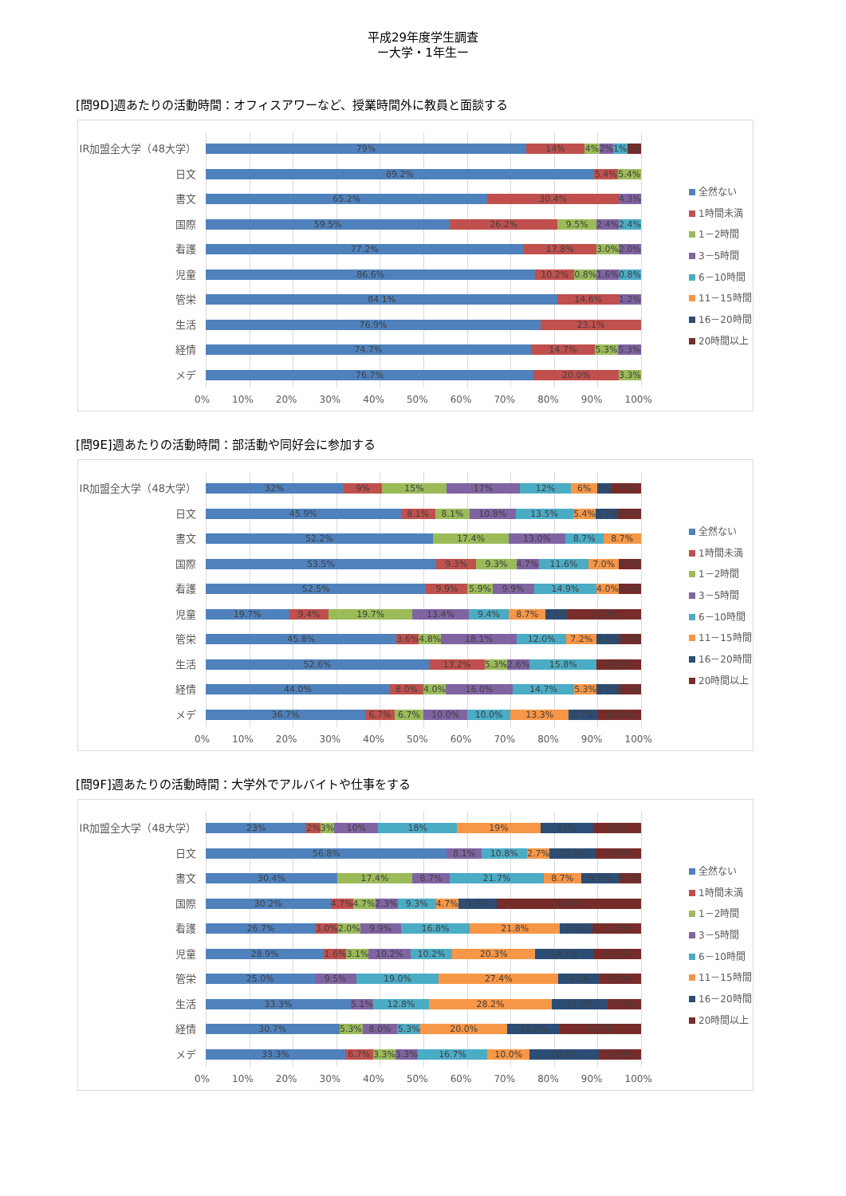平成29年度学生調査
ー大学・1年生ー
[問9D]週あたりの活動時間：オフィスアワーなど、授業時間外に教員と面談する
IR加盟全大学（48大学）
日文
書文
国際
看護
児童
管栄
生活
経情
メデ
79% 14% 4% 2% 1% 1%
89.2% 5.4% 5.4%
65.2% 30.4% 4.3%
59.5% 26.2% 9.5% 2.4% 2.4%
77.2% 17.8% 3.0% 2.0%
86.6% 10.2% 0.8% 1.6% 0.8%
84.1% 14.6% 1.2%
76.9% 23.1%
74.7% 14.7% 5.3% 5.3%
76.7% 20.0% 3.3%
0% 10% 20% 30% 40% 50% 60% 70% 80% 90% 100%
全然ない
1時間未満
1－2時間
3－5時間
6－10時間
11－15時間
16－20時間
20時間以上
[問9E]週あたりの活動時間：部活動や同好会に参加する
IR加盟全大学（48大学）
日文
書文
国際
看護
児童
管栄
生活
経情
メデ
32% 9% 15% 17% 12% 6% 3% 7%
45.9% 8.1% 8.1% 10.8% 13.5% 5.4% 2.7% 5.4%
52.2% 17.4% 13.0% 8.7% 8.7%
53.5% 9.3% 9.3% 4.7% 11.6% 7.0% 4.7%
52.5% 9.9% 5.9% 9.9% 14.9% 4.0% 3.0%
19.7% 9.4% 19.7% 13.4% 9.4% 8.7% 2.4% 17.3%
45.8% 3.6% 4.8% 18.1% 12.0% 7.2% 3.6% 4.8%
52.6% 13.2% 5.3% 2.6% 15.8% 10.5%
44.0% 8.0% 4.0% 16.0% 14.7% 5.3% 2.7% 5.3%
36.7% 6.7% 6.7% 10.0% 10.0% 13.3% 6.7% 10.0%
0% 10% 20% 30% 40% 50% 60% 70% 80% 90% 100%
全然ない
1時間未満
1－2時間
3－5時間
6－10時間
11－15時間
16－20時間
20時間以上
[問9F]週あたりの活動時間：大学外でアルバイトや仕事をする
IR加盟全大学（48大学）
日文
書文
国際
看護
児童
管栄
生活
経情
メデ
23% 2% 3% 10% 18% 19% 12% 11%
56.8% 8.1% 10.8% 2.7% 10.8% 10.8%
30.4% 17.4% 8.7% 21.7% 8.7% 8.7% 4.3%
30.2% 4.7% 4.7% 2.3% 9.3% 4.7% 9.3% 34.9%
26.7% 3.0% 2.0% 9.9% 16.8% 21.8% 7.9% 11.9%
28.9% 1.6% 3.1% 10.2% 10.2% 20.3% 14.1% 11.7%
25.0% 9.5% 19.0% 27.4% 9.5% 9.5%
33.3% 5.1% 12.8% 28.2% 12.8% 7.7%
30.7% 5.3% 8.0% 5.3% 20.0% 12.0% 18.7%
33.3% 6.7% 3.3% 3.3% 16.7% 10.0% 16.7% 10.0%
0% 10% 20% 30% 40% 50% 60% 70% 80% 90% 100%
全然ない
1時間未満
1－2時間
3－5時間
6－10時間
11－15時間
16－20時間
20時間以上